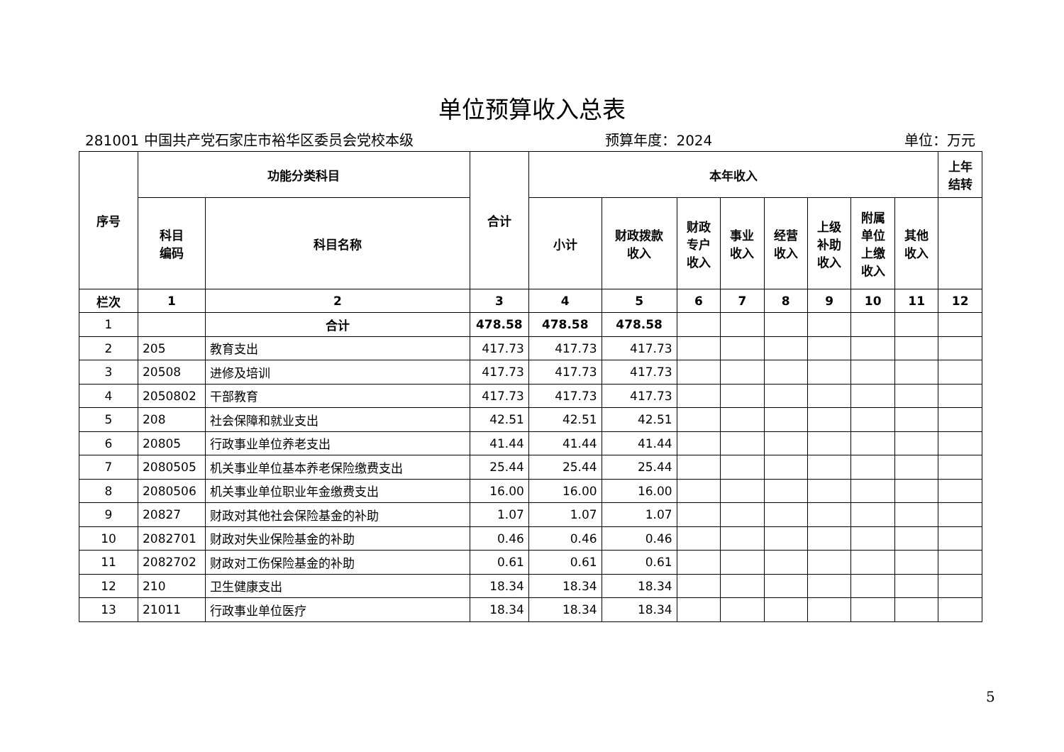单位预算收入总表
281001 中国共产党石家庄市裕华区委员会党校本级 预算年度：2024 单位：万元
| 序号 | 功能分类科目 | | 合计 | 本年收入 | | | | | | | | 上年 结转 |
| --- | --- | --- | --- | --- | --- | --- | --- | --- | --- | --- | --- | --- |
| | 科目 编码 | 科目名称 | | 小计 | 财政拨款 收入 | 财政 专户 收入 | 事业 收入 | 经营 收入 | 上级 补助 收入 | 附属 单位 上缴 收入 | 其他 收入 | |
| 栏次 | 1 | 2 | 3 | 4 | 5 | 6 | 7 | 8 | 9 | 10 | 11 | 12 |
| 1 | | 合计 | 478.58 | 478.58 | 478.58 | | | | | | | |
| 2 | 205 | 教育支出 | 417.73 | 417.73 | 417.73 | | | | | | | |
| 3 | 20508 | 进修及培训 | 417.73 | 417.73 | 417.73 | | | | | | | |
| 4 | 2050802 | 干部教育 | 417.73 | 417.73 | 417.73 | | | | | | | |
| 5 | 208 | 社会保障和就业支出 | 42.51 | 42.51 | 42.51 | | | | | | | |
| 6 | 20805 | 行政事业单位养老支出 | 41.44 | 41.44 | 41.44 | | | | | | | |
| 7 | 2080505 | 机关事业单位基本养老保险缴费支出 | 25.44 | 25.44 | 25.44 | | | | | | | |
| 8 | 2080506 | 机关事业单位职业年金缴费支出 | 16.00 | 16.00 | 16.00 | | | | | | | |
| 9 | 20827 | 财政对其他社会保险基金的补助 | 1.07 | 1.07 | 1.07 | | | | | | | |
| 10 | 2082701 | 财政对失业保险基金的补助 | 0.46 | 0.46 | 0.46 | | | | | | | |
| 11 | 2082702 | 财政对工伤保险基金的补助 | 0.61 | 0.61 | 0.61 | | | | | | | |
| 12 | 210 | 卫生健康支出 | 18.34 | 18.34 | 18.34 | | | | | | | |
| 13 | 21011 | 行政事业单位医疗 | 18.34 | 18.34 | 18.34 | | | | | | | |
5